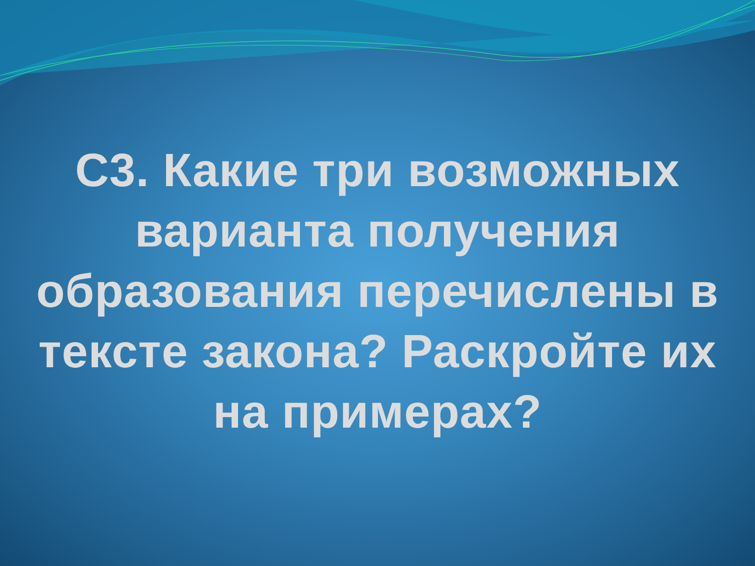С3. Какие три возможных
варианта получения
образования перечислены в
тексте закона? Раскройте их
на примерах?